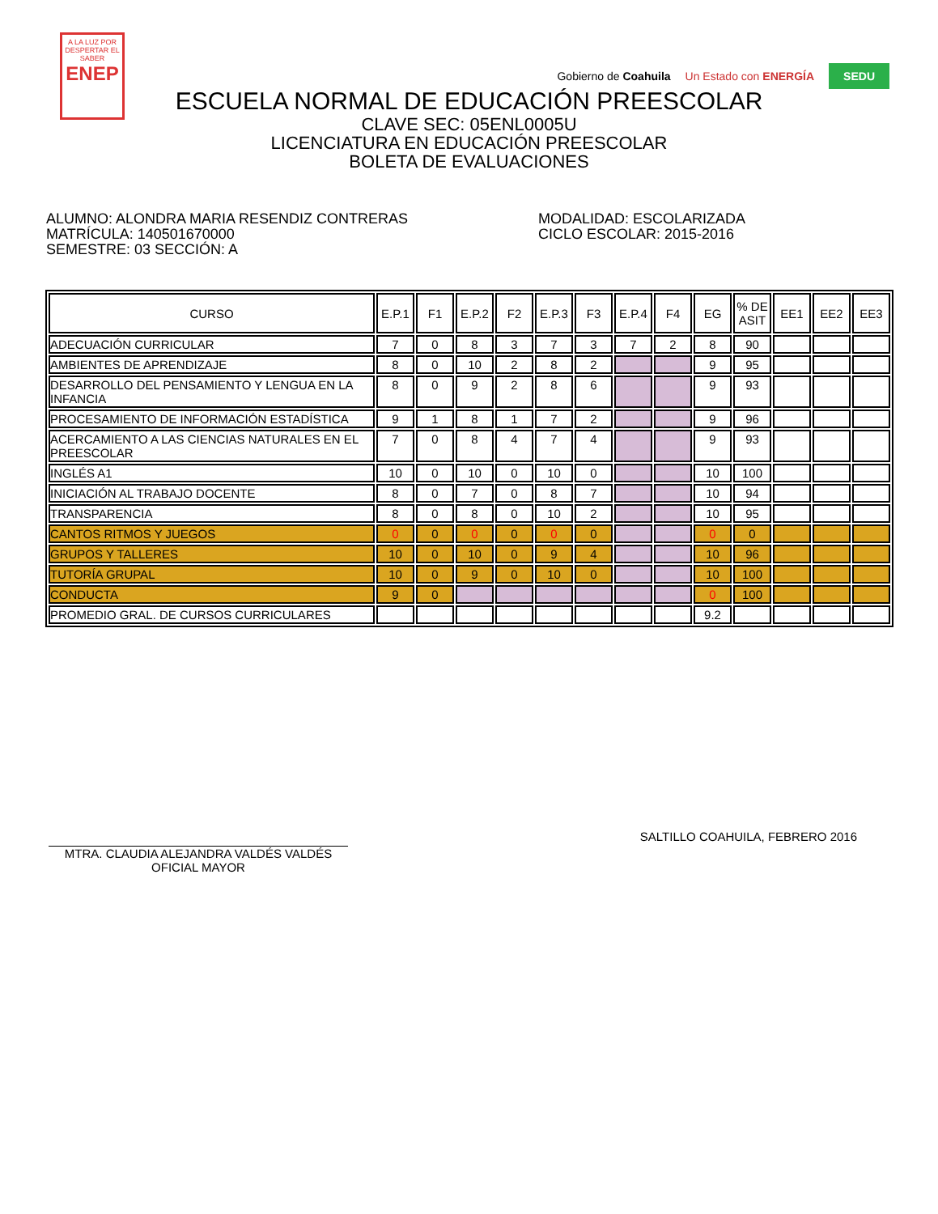A LA LUZ POR
DESPERTAR EL SABER
ENEP
Gobierno de Coahuila Un Estado con ENERGÍA SEDU
ESCUELA NORMAL DE EDUCACIÓN PREESCOLAR
CLAVE SEC: 05ENL0005U
LICENCIATURA EN EDUCACIÓN PREESCOLAR
BOLETA DE EVALUACIONES
ALUMNO: ALONDRA MARIA RESENDIZ CONTRERAS
MATRÍCULA: 140501670000
SEMESTRE: 03 SECCIÓN: A
MODALIDAD: ESCOLARIZADA
CICLO ESCOLAR: 2015-2016
| CURSO | E.P.1 | F1 | E.P.2 | F2 | E.P.3 | F3 | E.P.4 | F4 | EG | % DE ASIT | EE1 | EE2 | EE3 |
| --- | --- | --- | --- | --- | --- | --- | --- | --- | --- | --- | --- | --- | --- |
| ADECUACIÓN CURRICULAR | 7 | 0 | 8 | 3 | 7 | 3 | 7 | 2 | 8 | 90 | | | |
| AMBIENTES DE APRENDIZAJE | 8 | 0 | 10 | 2 | 8 | 2 | | | 9 | 95 | | | |
| DESARROLLO DEL PENSAMIENTO Y LENGUA EN LA INFANCIA | 8 | 0 | 9 | 2 | 8 | 6 | | | 9 | 93 | | | |
| PROCESAMIENTO DE INFORMACIÓN ESTADÍSTICA | 9 | 1 | 8 | 1 | 7 | 2 | | | 9 | 96 | | | |
| ACERCAMIENTO A LAS CIENCIAS NATURALES EN EL PREESCOLAR | 7 | 0 | 8 | 4 | 7 | 4 | | | 9 | 93 | | | |
| INGLÉS A1 | 10 | 0 | 10 | 0 | 10 | 0 | | | 10 | 100 | | | |
| INICIACIÓN AL TRABAJO DOCENTE | 8 | 0 | 7 | 0 | 8 | 7 | | | 10 | 94 | | | |
| TRANSPARENCIA | 8 | 0 | 8 | 0 | 10 | 2 | | | 10 | 95 | | | |
| CANTOS RITMOS Y JUEGOS | 0 | 0 | 0 | 0 | 0 | 0 | | | 0 | 0 | | | |
| GRUPOS Y TALLERES | 10 | 0 | 10 | 0 | 9 | 4 | | | 10 | 96 | | | |
| TUTORÍA GRUPAL | 10 | 0 | 9 | 0 | 10 | 0 | | | 10 | 100 | | | |
| CONDUCTA | 9 | 0 | | | | | | | 0 | 100 | | | |
| PROMEDIO GRAL. DE CURSOS CURRICULARES | | | | | | | | | 9.2 | | | | |
MTRA. CLAUDIA ALEJANDRA VALDÉS VALDÉS
OFICIAL MAYOR
SALTILLO COAHUILA, FEBRERO 2016